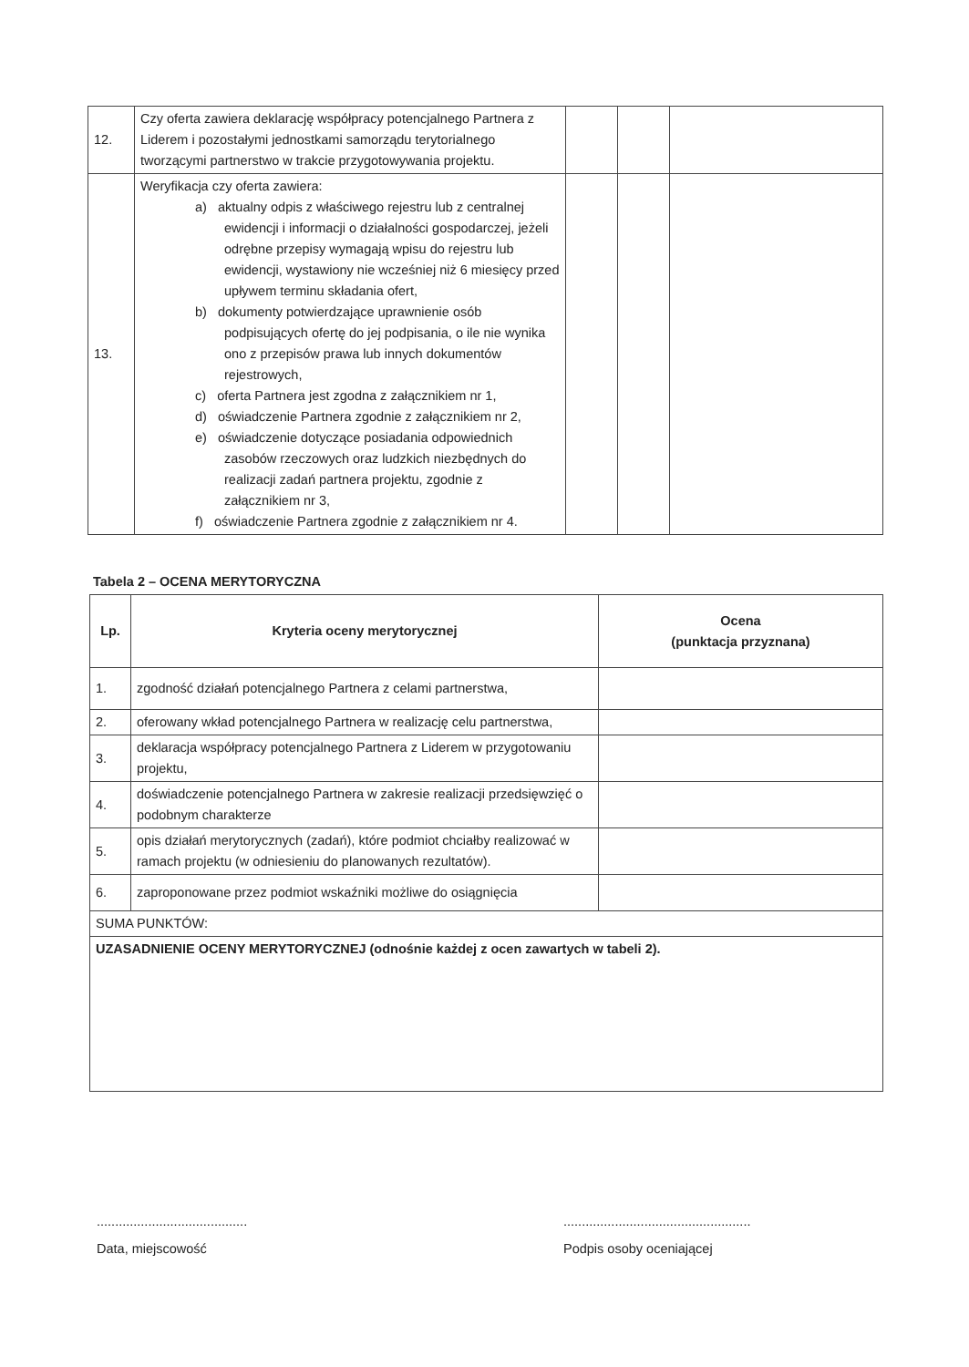| 12. | Czy oferta zawiera deklarację współpracy potencjalnego Partnera z Liderem i pozostałymi jednostkami samorządu terytorialnego tworzącymi partnerstwo w trakcie przygotowywania projektu. | | | |
| 13. | Weryfikacja czy oferta zawiera: a) aktualny odpis z właściwego rejestru lub z centralnej ewidencji i informacji o działalności gospodarczej, jeżeli odrębne przepisy wymagają wpisu do rejestru lub ewidencji, wystawiony nie wcześniej niż 6 miesięcy przed upływem terminu składania ofert, b) dokumenty potwierdzające uprawnienie osób podpisujących ofertę do jej podpisania, o ile nie wynika ono z przepisów prawa lub innych dokumentów rejestrowych, c) oferta Partnera jest zgodna z załącznikiem nr 1, d) oświadczenie Partnera zgodnie z załącznikiem nr 2, e) oświadczenie dotyczące posiadania odpowiednich zasobów rzeczowych oraz ludzkich niezbędnych do realizacji zadań partnera projektu, zgodnie z załącznikiem nr 3, f) oświadczenie Partnera zgodnie z załącznikiem nr 4. | | | |
Tabela 2 – OCENA MERYTORYCZNA
| Lp. | Kryteria oceny merytorycznej | Ocena (punktacja przyznana) |
| --- | --- | --- |
| 1. | zgodność działań potencjalnego Partnera z celami partnerstwa, | |
| 2. | oferowany wkład potencjalnego Partnera w realizację celu partnerstwa, | |
| 3. | deklaracja współpracy potencjalnego Partnera z Liderem w przygotowaniu projektu, | |
| 4. | doświadczenie potencjalnego Partnera w zakresie realizacji przedsięwzięć o podobnym charakterze | |
| 5. | opis działań merytorycznych (zadań), które podmiot chciałby realizować w ramach projektu (w odniesieniu do planowanych rezultatów). | |
| 6. | zaproponowane przez podmiot wskaźniki możliwe do osiągnięcia | |
| SUMA PUNKTÓW: | | |
| UZASADNIENIE OCENY MERYTORYCZNEJ (odnośnie każdej z ocen zawartych w tabeli 2). | | |
.........................................
Data, miejscowość
...................................................
Podpis osoby oceniającej